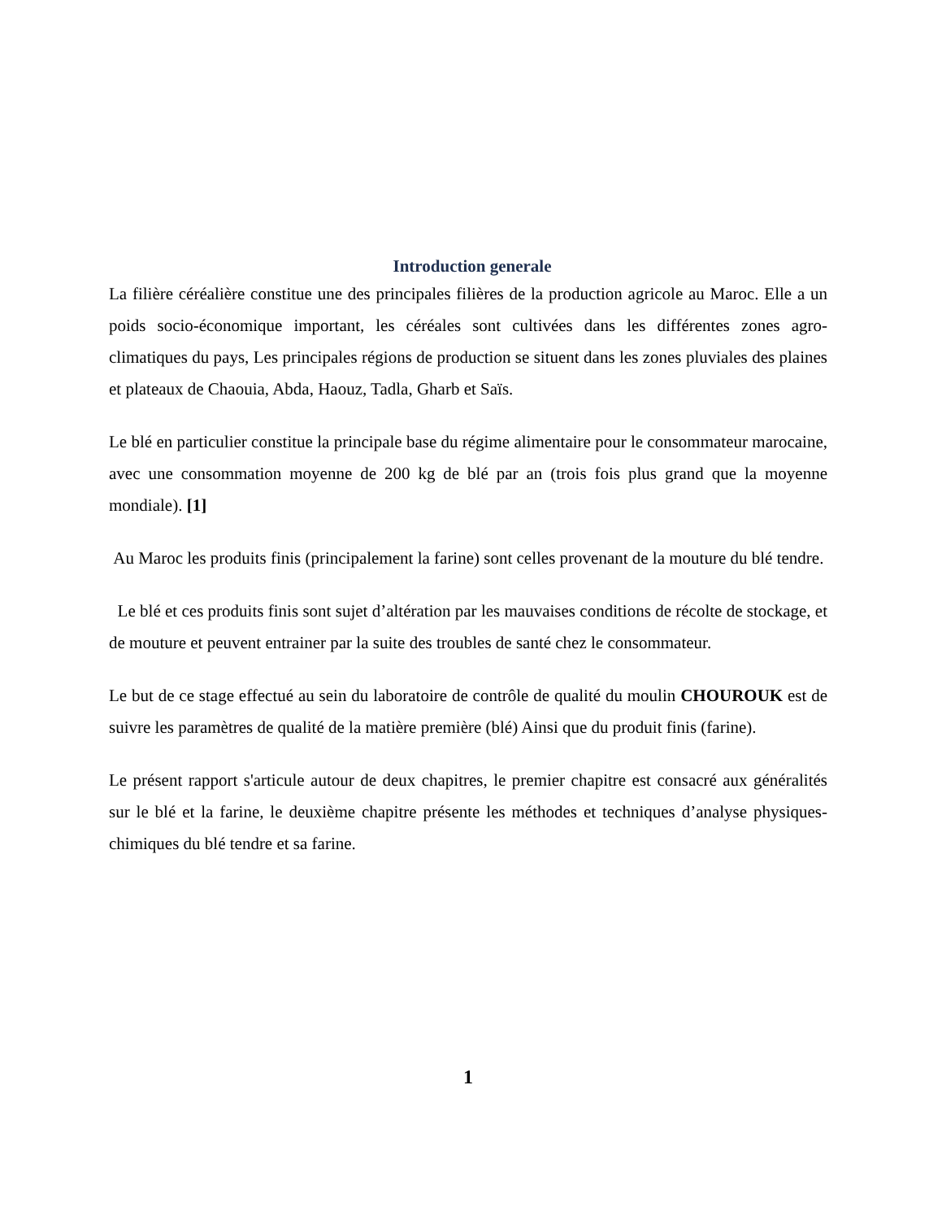Introduction generale
La filière céréalière constitue une des principales filières de la production agricole au Maroc. Elle a un poids socio-économique important, les céréales sont cultivées dans les différentes zones agro-climatiques du pays, Les principales régions de production se situent dans les zones pluviales des plaines et plateaux de Chaouia, Abda, Haouz, Tadla, Gharb et Saïs.
Le blé en particulier constitue la principale base du régime alimentaire pour le consommateur marocaine, avec une consommation moyenne de 200 kg de blé par an (trois fois plus grand que la moyenne mondiale). [1]
Au Maroc les produits finis (principalement la farine) sont celles provenant de la mouture du blé tendre.
Le blé et ces produits finis sont sujet d’altération par les mauvaises conditions de récolte de stockage, et de mouture et peuvent entrainer par la suite des troubles de santé chez le consommateur.
Le but de ce stage effectué au sein du laboratoire de contrôle de qualité du moulin CHOUROUK est de suivre les paramètres de qualité de la matière première (blé) Ainsi que du produit finis (farine).
Le présent rapport s'articule autour de deux chapitres, le premier chapitre est consacré aux généralités sur le blé et la farine, le deuxième chapitre présente les méthodes et techniques d’analyse physiques-chimiques du blé tendre et sa farine.
1